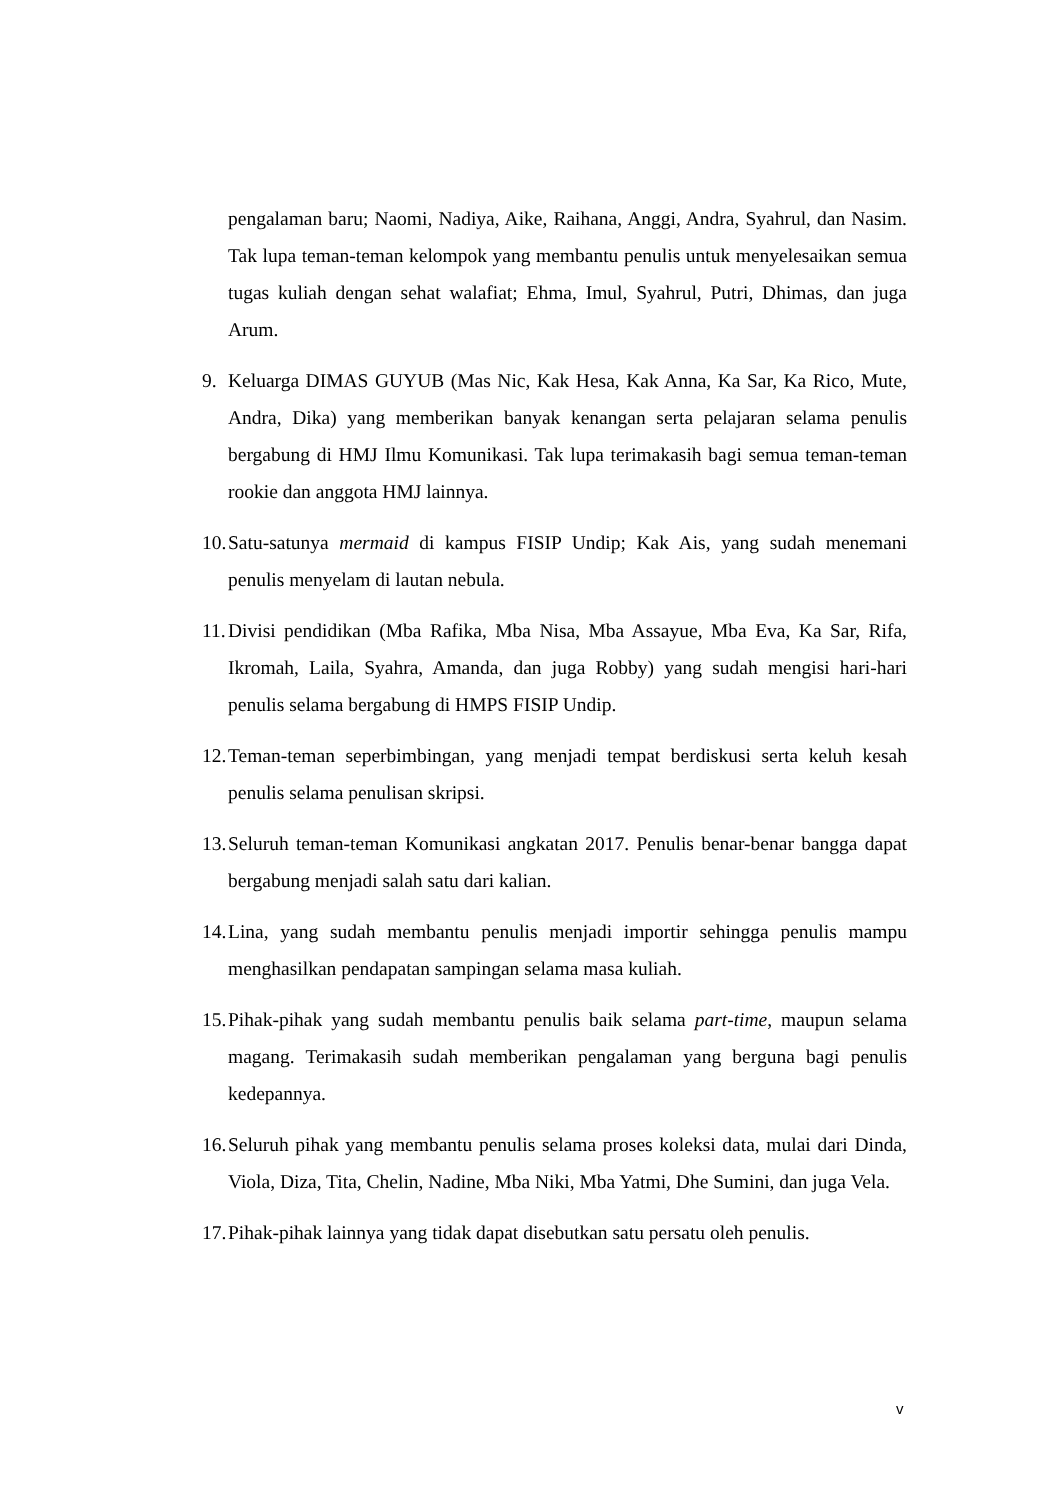pengalaman baru; Naomi, Nadiya, Aike, Raihana, Anggi, Andra, Syahrul, dan Nasim. Tak lupa teman-teman kelompok yang membantu penulis untuk menyelesaikan semua tugas kuliah dengan sehat walafiat; Ehma, Imul, Syahrul, Putri, Dhimas, dan juga Arum.
9. Keluarga DIMAS GUYUB (Mas Nic, Kak Hesa, Kak Anna, Ka Sar, Ka Rico, Mute, Andra, Dika) yang memberikan banyak kenangan serta pelajaran selama penulis bergabung di HMJ Ilmu Komunikasi. Tak lupa terimakasih bagi semua teman-teman rookie dan anggota HMJ lainnya.
10. Satu-satunya mermaid di kampus FISIP Undip; Kak Ais, yang sudah menemani penulis menyelam di lautan nebula.
11. Divisi pendidikan (Mba Rafika, Mba Nisa, Mba Assayue, Mba Eva, Ka Sar, Rifa, Ikromah, Laila, Syahra, Amanda, dan juga Robby) yang sudah mengisi hari-hari penulis selama bergabung di HMPS FISIP Undip.
12. Teman-teman seperbimbingan, yang menjadi tempat berdiskusi serta keluh kesah penulis selama penulisan skripsi.
13. Seluruh teman-teman Komunikasi angkatan 2017. Penulis benar-benar bangga dapat bergabung menjadi salah satu dari kalian.
14. Lina, yang sudah membantu penulis menjadi importir sehingga penulis mampu menghasilkan pendapatan sampingan selama masa kuliah.
15. Pihak-pihak yang sudah membantu penulis baik selama part-time, maupun selama magang. Terimakasih sudah memberikan pengalaman yang berguna bagi penulis kedepannya.
16. Seluruh pihak yang membantu penulis selama proses koleksi data, mulai dari Dinda, Viola, Diza, Tita, Chelin, Nadine, Mba Niki, Mba Yatmi, Dhe Sumini, dan juga Vela.
17. Pihak-pihak lainnya yang tidak dapat disebutkan satu persatu oleh penulis.
v